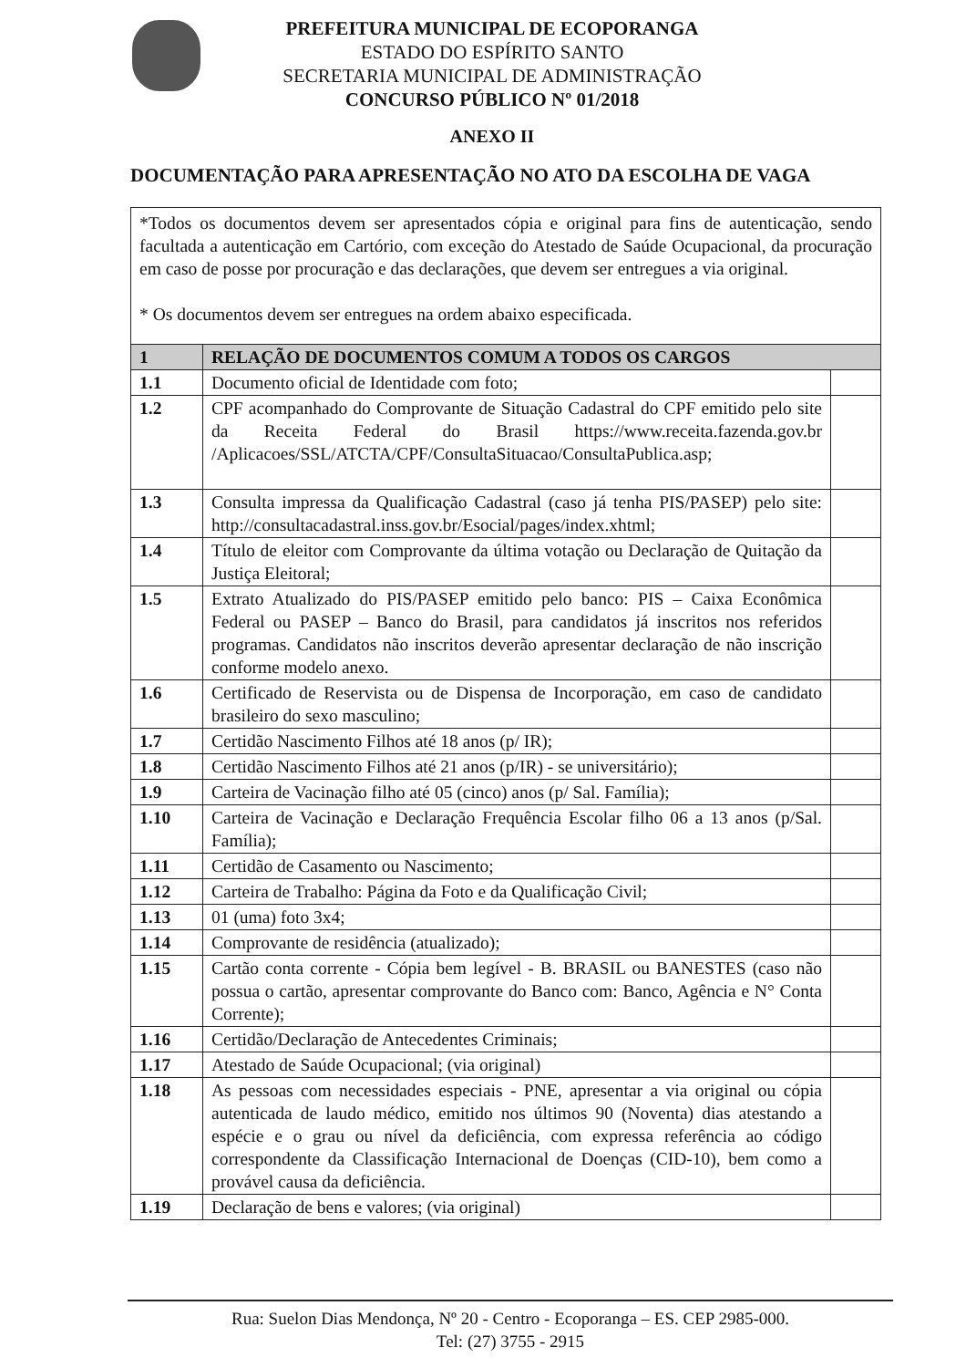PREFEITURA MUNICIPAL DE ECOPORANGA
ESTADO DO ESPÍRITO SANTO
SECRETARIA MUNICIPAL DE ADMINISTRAÇÃO
CONCURSO PÚBLICO Nº 01/2018
ANEXO II
DOCUMENTAÇÃO PARA APRESENTAÇÃO NO ATO DA ESCOLHA DE VAGA
| *Todos os documentos devem ser apresentados cópia e original para fins de autenticação, sendo facultada a autenticação em Cartório, com exceção do Atestado de Saúde Ocupacional, da procuração em caso de posse por procuração e das declarações, que devem ser entregues a via original. * Os documentos devem ser entregues na ordem abaixo especificada. | | |
| 1 | RELAÇÃO DE DOCUMENTOS COMUM A TODOS OS CARGOS | |
| 1.1 | Documento oficial de Identidade com foto; | |
| 1.2 | CPF acompanhado do Comprovante de Situação Cadastral do CPF emitido pelo site da Receita Federal do Brasil https://www.receita.fazenda.gov.br /Aplicacoes/SSL/ATCTA/CPF/ConsultaSituacao/ConsultaPublica.asp; | |
| 1.3 | Consulta impressa da Qualificação Cadastral (caso já tenha PIS/PASEP) pelo site: http://consultacadastral.inss.gov.br/Esocial/pages/index.xhtml; | |
| 1.4 | Título de eleitor com Comprovante da última votação ou Declaração de Quitação da Justiça Eleitoral; | |
| 1.5 | Extrato Atualizado do PIS/PASEP emitido pelo banco: PIS – Caixa Econômica Federal ou PASEP – Banco do Brasil, para candidatos já inscritos nos referidos programas. Candidatos não inscritos deverão apresentar declaração de não inscrição conforme modelo anexo. | |
| 1.6 | Certificado de Reservista ou de Dispensa de Incorporação, em caso de candidato brasileiro do sexo masculino; | |
| 1.7 | Certidão Nascimento Filhos até 18 anos (p/ IR); | |
| 1.8 | Certidão Nascimento Filhos até 21 anos (p/IR) - se universitário); | |
| 1.9 | Carteira de Vacinação filho até 05 (cinco) anos (p/ Sal. Família); | |
| 1.10 | Carteira de Vacinação e Declaração Frequência Escolar filho 06 a 13 anos (p/Sal. Família); | |
| 1.11 | Certidão de Casamento ou Nascimento; | |
| 1.12 | Carteira de Trabalho: Página da Foto e da Qualificação Civil; | |
| 1.13 | 01 (uma) foto 3x4; | |
| 1.14 | Comprovante de residência (atualizado); | |
| 1.15 | Cartão conta corrente - Cópia bem legível - B. BRASIL ou BANESTES (caso não possua o cartão, apresentar comprovante do Banco com: Banco, Agência e N° Conta Corrente); | |
| 1.16 | Certidão/Declaração de Antecedentes Criminais; | |
| 1.17 | Atestado de Saúde Ocupacional; (via original) | |
| 1.18 | As pessoas com necessidades especiais - PNE, apresentar a via original ou cópia autenticada de laudo médico, emitido nos últimos 90 (Noventa) dias atestando a espécie e o grau ou nível da deficiência, com expressa referência ao código correspondente da Classificação Internacional de Doenças (CID-10), bem como a provável causa da deficiência. | |
| 1.19 | Declaração de bens e valores; (via original) | |
Rua: Suelon Dias Mendonça, Nº 20 - Centro - Ecoporanga – ES. CEP 2985-000.
Tel: (27) 3755 - 2915